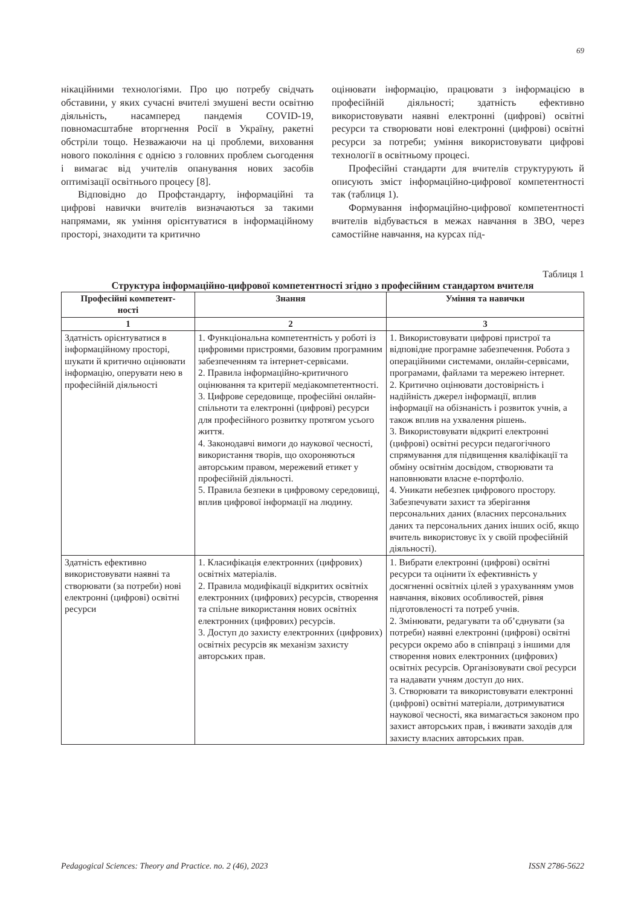69
нікаційними технологіями. Про цю потребу свідчать обставини, у яких сучасні вчителі змушені вести освітню діяльність, насамперед пандемія COVID-19, повномасштабне вторгнення Росії в Україну, ракетні обстріли тощо. Незважаючи на ці проблеми, виховання нового покоління є однією з головних проблем сьогодення і вимагає від учителів опанування нових засобів оптимізації освітнього процесу [8].
Відповідно до Профстандарту, інформаційні та цифрові навички вчителів визначаються за такими напрямами, як уміння орієнтуватися в інформаційному просторі, знаходити та критично
оцінювати інформацію, працювати з інформацією в професійній діяльності; здатність ефективно використовувати наявні електронні (цифрові) освітні ресурси та створювати нові електронні (цифрові) освітні ресурси за потреби; уміння використовувати цифрові технології в освітньому процесі.
Професійні стандарти для вчителів структурують й описують зміст інформаційно-цифрової компетентності так (таблиця 1).
Формування інформаційно-цифрової компетентності вчителів відбувається в межах навчання в ЗВО, через самостійне навчання, на курсах під-
Таблиця 1
Структура інформаційно-цифрової компетентності згідно з професійним стандартом вчителя
| Професійні компетент- ності | Знання | Уміння та навички |
| --- | --- | --- |
| 1 | 2 | 3 |
| Здатність орієнтуватися в інформаційному просторі, шукати й критично оцінювати інформацію, оперувати нею в професійній діяльності | 1. Функціональна компетентність у роботі із цифровими пристроями, базовим програмним забезпеченням та інтернет-сервісами. 2. Правила інформаційно-критичного оцінювання та критерії медіакомпетентності. 3. Цифрове середовище, професійні онлайн-спільноти та електронні (цифрові) ресурси для професійного розвитку протягом усього життя. 4. Законодавчі вимоги до наукової чесності, використання творів, що охороняються авторським правом, мережевий етикет у професійній діяльності. 5. Правила безпеки в цифровому середовищі, вплив цифрової інформації на людину. | 1. Використовувати цифрові пристрої та відповідне програмне забезпечення. Робота з операційними системами, онлайн-сервісами, програмами, файлами та мережею інтернет. 2. Критично оцінювати достовірність і надійність джерел інформації, вплив інформації на обізнаність і розвиток учнів, а також вплив на ухвалення рішень. 3. Використовувати відкриті електронні (цифрові) освітні ресурси педагогічного спрямування для підвищення кваліфікації та обміну освітнім досвідом, створювати та наповнювати власне е-портфоліо. 4. Уникати небезпек цифрового простору. Забезпечувати захист та зберігання персональних даних (власних персональних даних та персональних даних інших осіб, якщо вчитель використовує їх у своїй професійній діяльності). |
| Здатність ефективно використовувати наявні та створювати (за потреби) нові електронні (цифрові) освітні ресурси | 1. Класифікація електронних (цифрових) освітніх матеріалів. 2. Правила модифікації відкритих освітніх електронних (цифрових) ресурсів, створення та спільне використання нових освітніх електронних (цифрових) ресурсів. 3. Доступ до захисту електронних (цифрових) освітніх ресурсів як механізм захисту авторських прав. | 1. Вибрати електронні (цифрові) освітні ресурси та оцінити їх ефективність у досягненні освітніх цілей з урахуванням умов навчання, вікових особливостей, рівня підготовленості та потреб учнів. 2. Змінювати, редагувати та об’єднувати (за потреби) наявні електронні (цифрові) освітні ресурси окремо або в співпраці з іншими для створення нових електронних (цифрових) освітніх ресурсів. Організовувати свої ресурси та надавати учням доступ до них. 3. Створювати та використовувати електронні (цифрові) освітні матеріали, дотримуватися наукової чесності, яка вимагається законом про захист авторських прав, і вживати заходів для захисту власних авторських прав. |
Pedagogical Sciences: Theory and Practice. no. 2 (46), 2023 ISSN 2786-5622